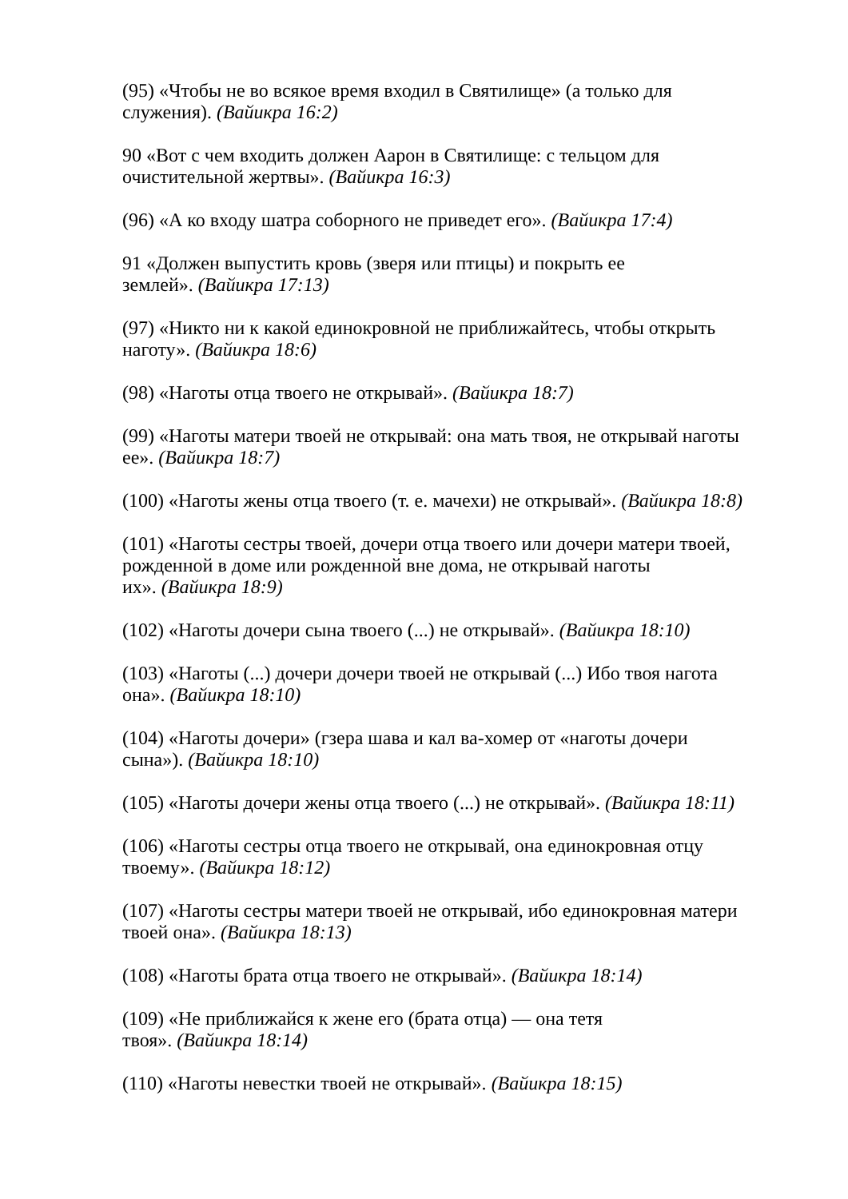(95) «Чтобы не во всякое время входил в Святилище» (а только для служения). (Вайикра 16:2)
90 «Вот с чем входить должен Аарон в Святилище: с тельцом для очистительной жертвы». (Вайикра 16:3)
(96) «А ко входу шатра соборного не приведет его». (Вайикра 17:4)
91 «Должен выпустить кровь (зверя или птицы) и покрыть ее
землей». (Вайикра 17:13)
(97) «Никто ни к какой единокровной не приближайтесь, чтобы открыть наготу». (Вайикра 18:6)
(98) «Наготы отца твоего не открывай». (Вайикра 18:7)
(99) «Наготы матери твоей не открывай: она мать твоя, не открывай наготы ее». (Вайикра 18:7)
(100) «Наготы жены отца твоего (т. е. мачехи) не открывай». (Вайикра 18:8)
(101) «Наготы сестры твоей, дочери отца твоего или дочери матери твоей, рожденной в доме или рожденной вне дома, не открывай наготы
их». (Вайикра 18:9)
(102) «Наготы дочери сына твоего (...) не открывай». (Вайикра 18:10)
(103) «Наготы (...) дочери дочери твоей не открывай (...) Ибо твоя нагота она». (Вайикра 18:10)
(104) «Наготы дочери» (гзера шава и кал ва-хомер от «наготы дочери сына»). (Вайикра 18:10)
(105) «Наготы дочери жены отца твоего (...) не открывай». (Вайикра 18:11)
(106) «Наготы сестры отца твоего не открывай, она единокровная отцу твоему». (Вайикра 18:12)
(107) «Наготы сестры матери твоей не открывай, ибо единокровная матери твоей она». (Вайикра 18:13)
(108) «Наготы брата отца твоего не открывай». (Вайикра 18:14)
(109) «Не приближайся к жене его (брата отца) — она тетя
твоя». (Вайикра 18:14)
(110) «Наготы невестки твоей не открывай». (Вайикра 18:15)